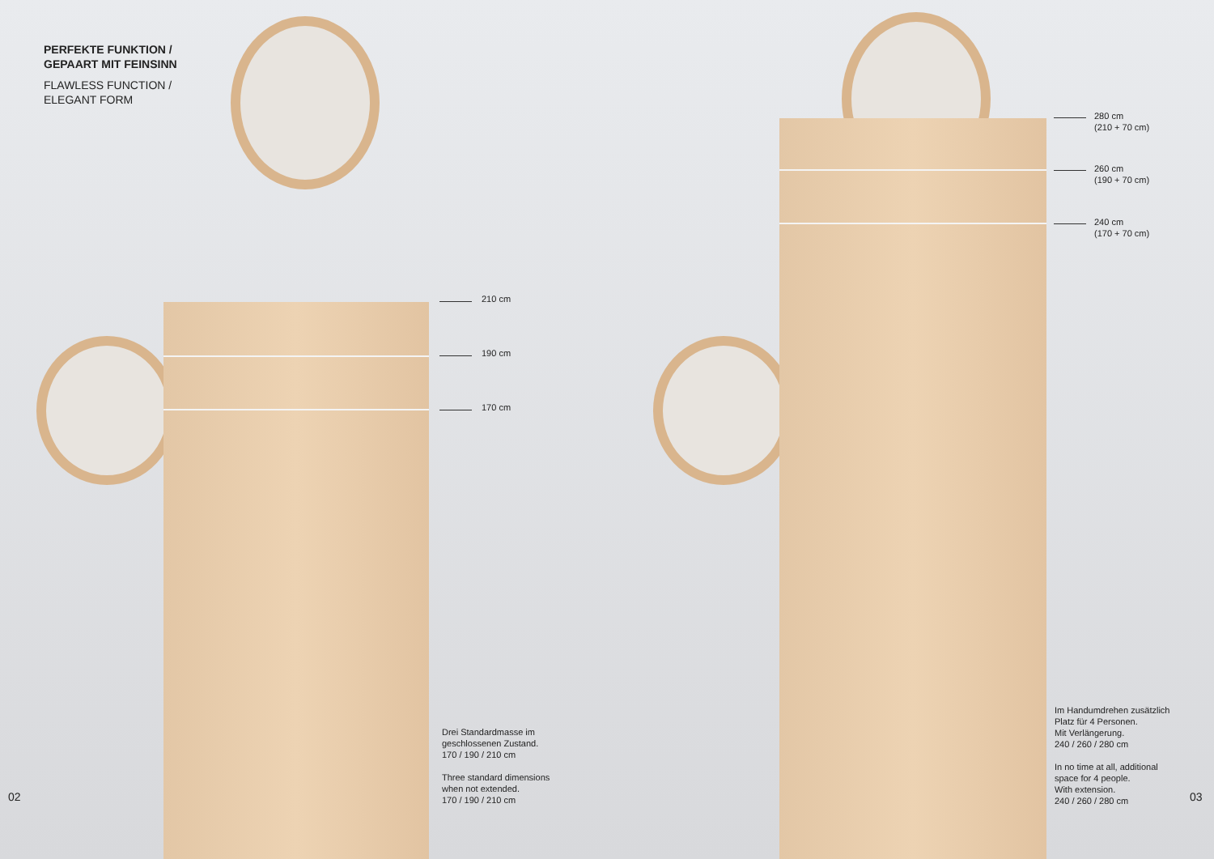PERFEKTE FUNKTION /
GEPAART MIT FEINSINN
FLAWLESS FUNCTION /
ELEGANT FORM
210 cm
190 cm
170 cm
Drei Standardmasse im
geschlossenen Zustand.
170 / 190 / 210 cm
Three standard dimensions
when not extended.
170 / 190 / 210 cm
02
280 cm
(210 + 70 cm)
260 cm
(190 + 70 cm)
240 cm
(170 + 70 cm)
Im Handumdrehen zusätzlich
Platz für 4 Personen.
Mit Verlängerung.
240 / 260 / 280 cm
In no time at all, additional
space for 4 people.
With extension.
240 / 260 / 280 cm
03